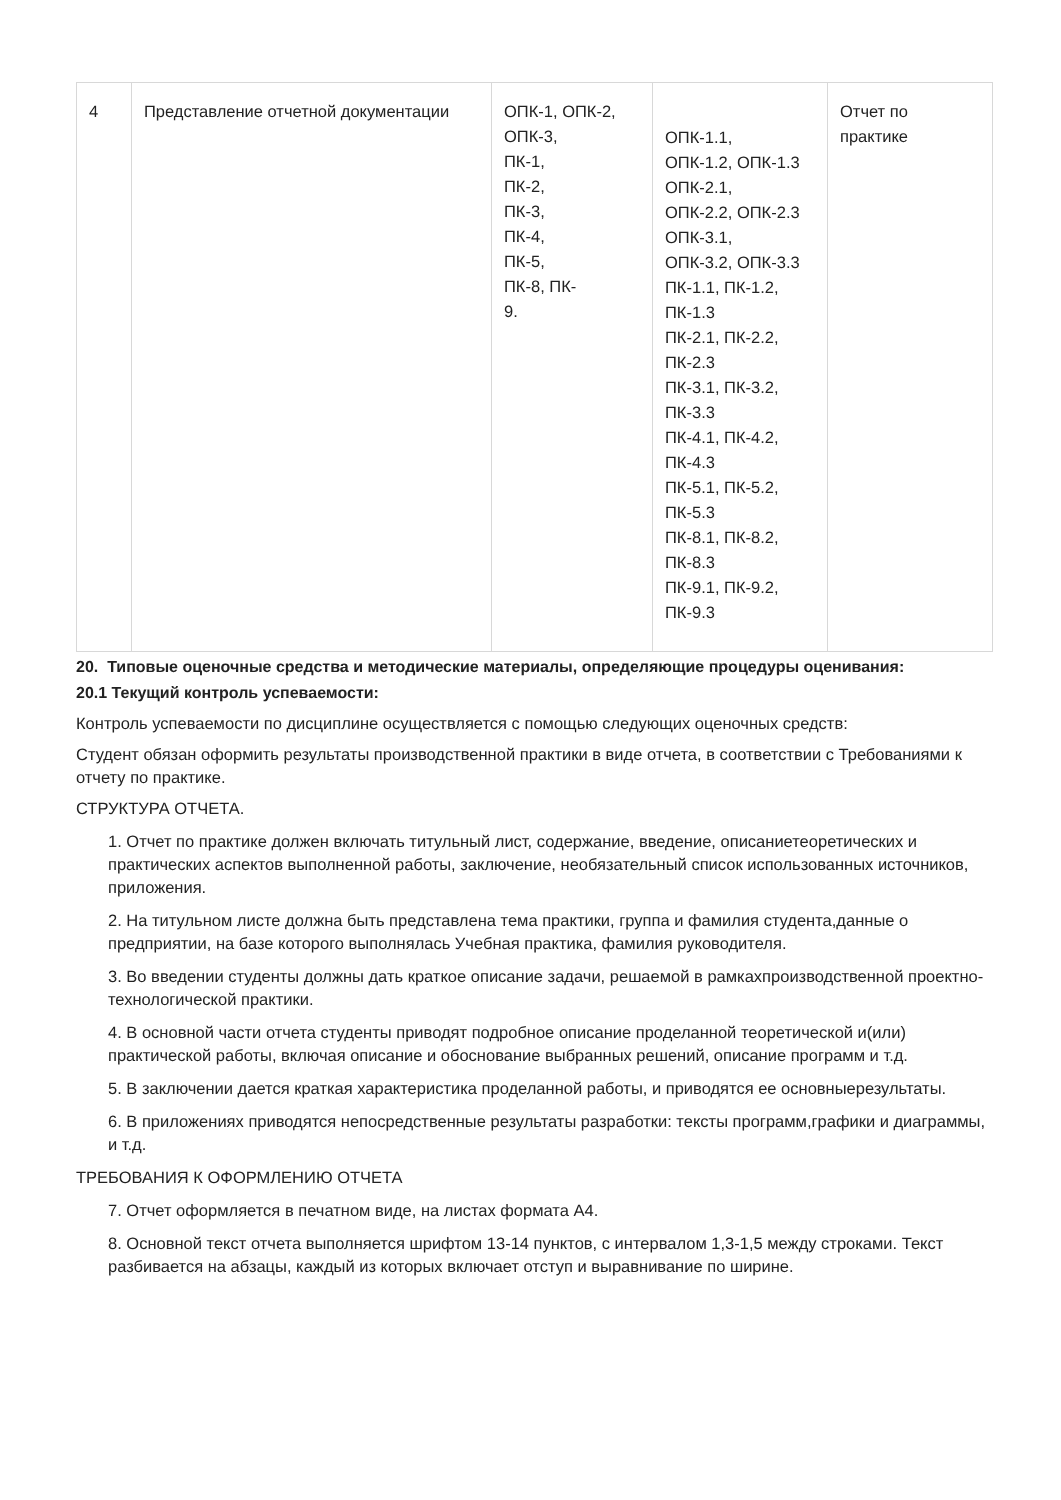| 4 | Представление отчетной документации | ОПК-1, ОПК-2, ОПК-3, ПК-1, ПК-2, ПК-3, ПК-4, ПК-5, ПК-8, ПК- 9. | ОПК-1.1, ОПК-1.2, ОПК-1.3 ОПК-2.1, ОПК-2.2, ОПК-2.3 ОПК-3.1, ОПК-3.2, ОПК-3.3 ПК-1.1, ПК-1.2, ПК-1.3 ПК-2.1, ПК-2.2, ПК-2.3 ПК-3.1, ПК-3.2, ПК-3.3 ПК-4.1, ПК-4.2, ПК-4.3 ПК-5.1, ПК-5.2, ПК-5.3 ПК-8.1, ПК-8.2, ПК-8.3 ПК-9.1, ПК-9.2, ПК-9.3 | Отчет по практике |
20. Типовые оценочные средства и методические материалы, определяющие процедуры оценивания:
20.1 Текущий контроль успеваемости:
Контроль успеваемости по дисциплине осуществляется с помощью следующих оценочных средств:
Студент обязан оформить результаты производственной практики в виде отчета, в соответствии с Требованиями к отчету по практике.
СТРУКТУРА ОТЧЕТА.
1. Отчет по практике должен включать титульный лист, содержание, введение, описаниетеоретических и практических аспектов выполненной работы, заключение, необязательный список использованных источников, приложения.
2. На титульном листе должна быть представлена тема практики, группа и фамилия студента,данные о предприятии, на базе которого выполнялась Учебная практика, фамилия руководителя.
3. Во введении студенты должны дать краткое описание задачи, решаемой в рамкахпроизводственной проектно-технологической практики.
4. В основной части отчета студенты приводят подробное описание проделанной теоретической и(или) практической работы, включая описание и обоснование выбранных решений, описание программ и т.д.
5. В заключении дается краткая характеристика проделанной работы, и приводятся ее основныерезультаты.
6. В приложениях приводятся непосредственные результаты разработки: тексты программ,графики и диаграммы, и т.д.
ТРЕБОВАНИЯ К ОФОРМЛЕНИЮ ОТЧЕТА
7. Отчет оформляется в печатном виде, на листах формата А4.
8. Основной текст отчета выполняется шрифтом 13-14 пунктов, с интервалом 1,3-1,5 между строками. Текст разбивается на абзацы, каждый из которых включает отступ и выравнивание по ширине.